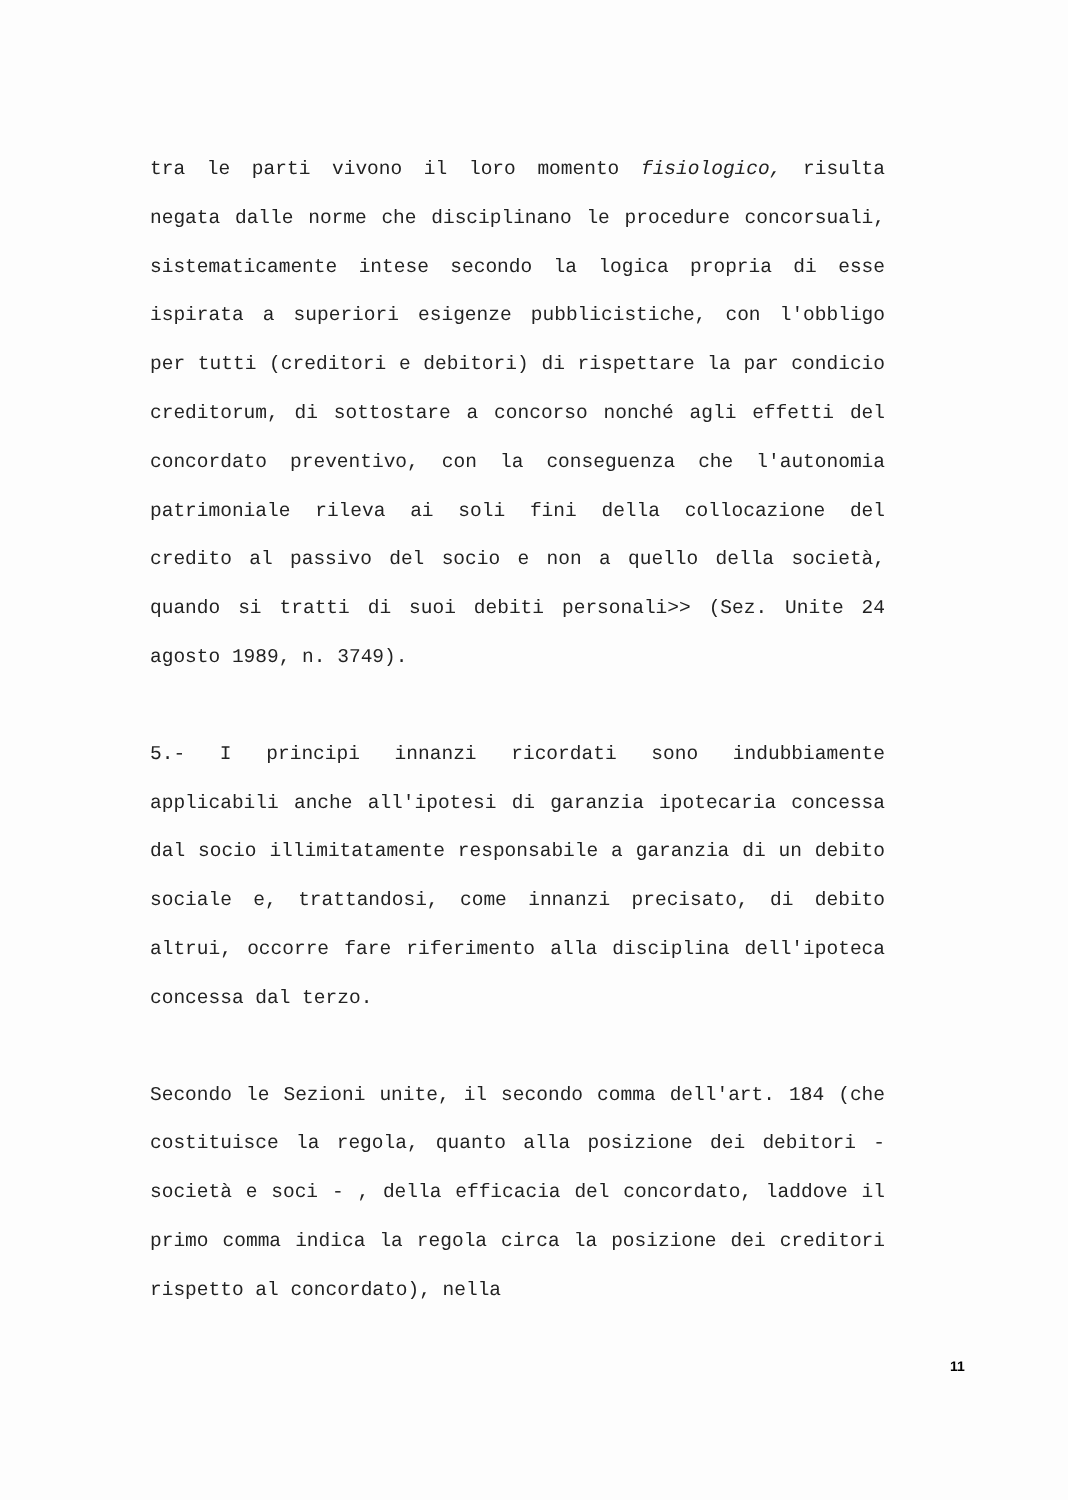tra le parti vivono il loro momento fisiologico, risulta negata dalle norme che disciplinano le procedure concorsuali, sistematicamente intese secondo la logica propria di esse ispirata a superiori esigenze pubblicistiche, con l'obbligo per tutti (creditori e debitori) di rispettare la par condicio creditorum, di sottostare a concorso nonché agli effetti del concordato preventivo, con la conseguenza che l'autonomia patrimoniale rileva ai soli fini della collocazione del credito al passivo del socio e non a quello della società, quando si tratti di suoi debiti personali>> (Sez. Unite 24 agosto 1989, n. 3749).
5.- I principi innanzi ricordati sono indubbiamente applicabili anche all'ipotesi di garanzia ipotecaria concessa dal socio illimitatamente responsabile a garanzia di un debito sociale e, trattandosi, come innanzi precisato, di debito altrui, occorre fare riferimento alla disciplina dell'ipoteca concessa dal terzo.
Secondo le Sezioni unite, il secondo comma dell'art. 184 (che costituisce la regola, quanto alla posizione dei debitori - società e soci - , della efficacia del concordato, laddove il primo comma indica la regola circa la posizione dei creditori rispetto al concordato), nella
11